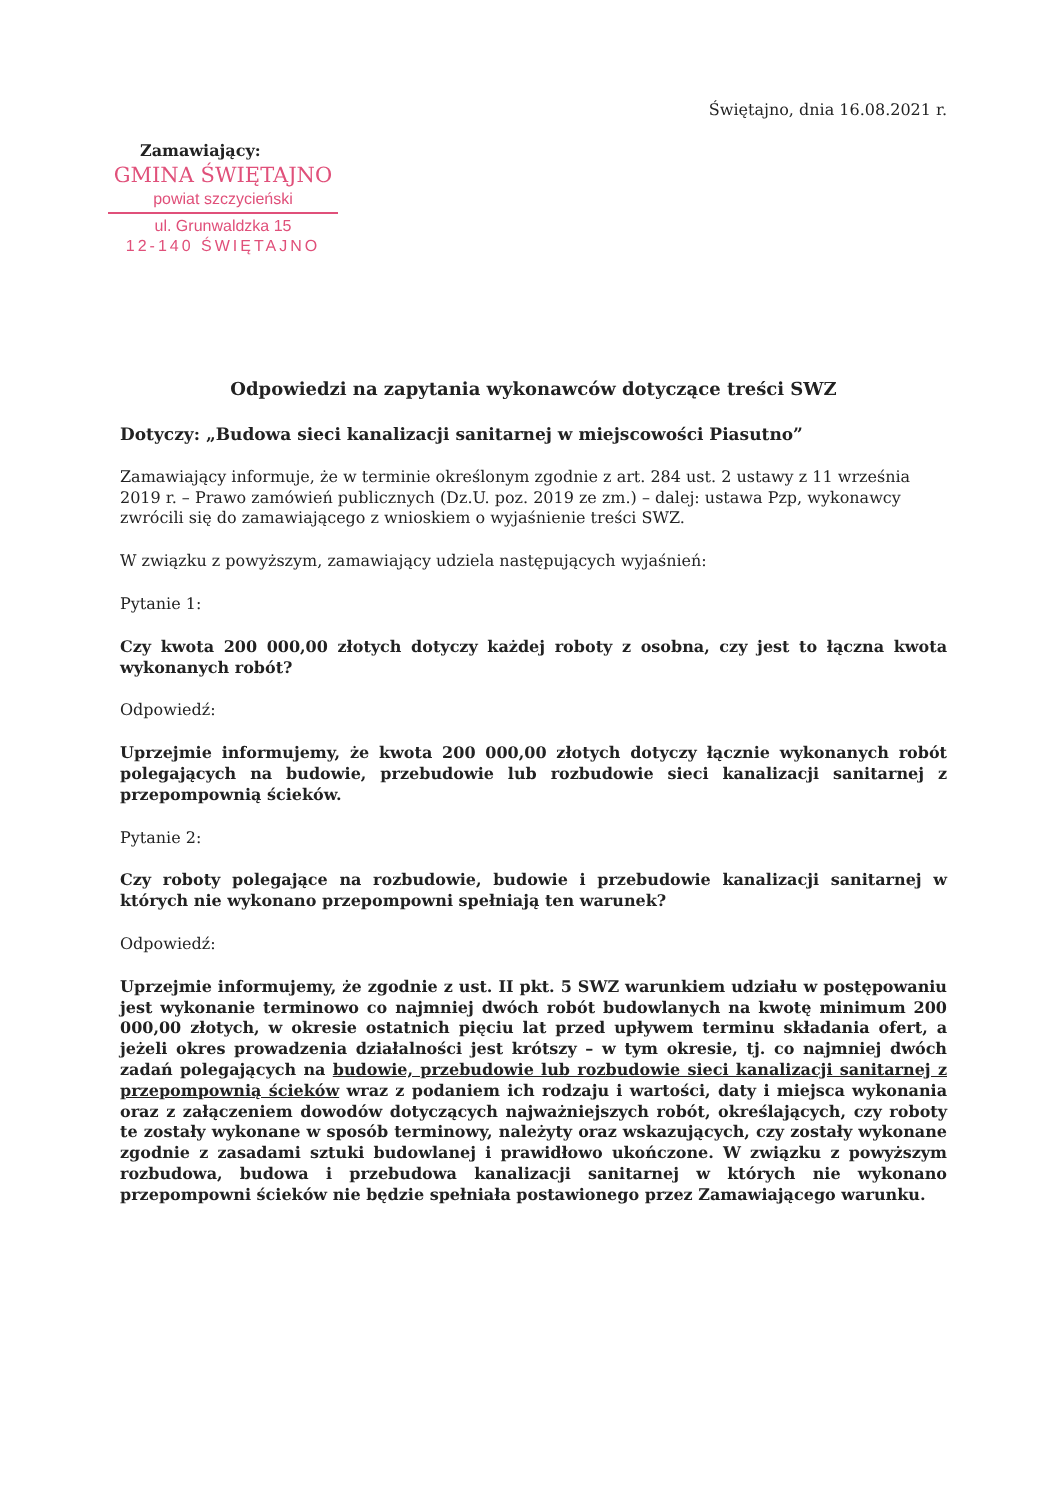Świętajno, dnia 16.08.2021 r.
Zamawiający:
GMINA ŚWIĘTAJNO
powiat szczycieński
ul. Grunwaldzka 15
12-140 ŚWIĘTAJNO
Odpowiedzi na zapytania wykonawców dotyczące treści SWZ
Dotyczy: „Budowa sieci kanalizacji sanitarnej w miejscowości Piasutno”
Zamawiający informuje, że w terminie określonym zgodnie z art. 284 ust. 2 ustawy z 11 września 2019 r. – Prawo zamówień publicznych (Dz.U. poz. 2019 ze zm.) – dalej: ustawa Pzp, wykonawcy zwrócili się do zamawiającego z wnioskiem o wyjaśnienie treści SWZ.
W związku z powyższym, zamawiający udziela następujących wyjaśnień:
Pytanie 1:
Czy kwota 200 000,00 złotych dotyczy każdej roboty z osobna, czy jest to łączna kwota wykonanych robót?
Odpowiedź:
Uprzejmie informujemy, że kwota 200 000,00 złotych dotyczy łącznie wykonanych robót polegających na budowie, przebudowie lub rozbudowie sieci kanalizacji sanitarnej z przepompownią ścieków.
Pytanie 2:
Czy roboty polegające na rozbudowie, budowie i przebudowie kanalizacji sanitarnej w których nie wykonano przepompowni spełniają ten warunek?
Odpowiedź:
Uprzejmie informujemy, że zgodnie z ust. II pkt. 5 SWZ warunkiem udziału w postępowaniu jest wykonanie terminowo co najmniej dwóch robót budowlanych na kwotę minimum 200 000,00 złotych, w okresie ostatnich pięciu lat przed upływem terminu składania ofert, a jeżeli okres prowadzenia działalności jest krótszy – w tym okresie, tj. co najmniej dwóch zadań polegających na budowie, przebudowie lub rozbudowie sieci kanalizacji sanitarnej z przepompownią ścieków wraz z podaniem ich rodzaju i wartości, daty i miejsca wykonania oraz z załączeniem dowodów dotyczących najważniejszych robót, określających, czy roboty te zostały wykonane w sposób terminowy, należyty oraz wskazujących, czy zostały wykonane zgodnie z zasadami sztuki budowlanej i prawidłowo ukończone. W związku z powyższym rozbudowa, budowa i przebudowa kanalizacji sanitarnej w których nie wykonano przepompowni ścieków nie będzie spełniała postawionego przez Zamawiającego warunku.